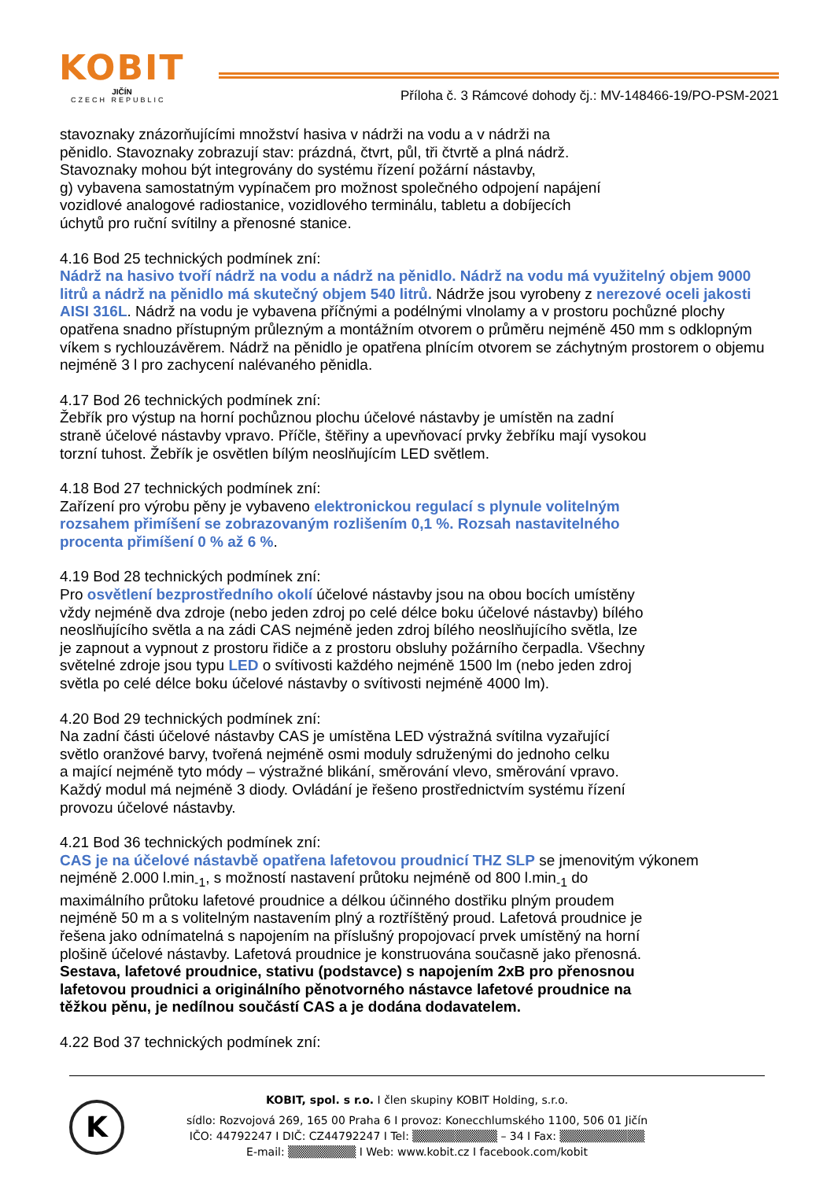KOBIT
JIČÍN
CZECH REPUBLIC
Příloha č. 3 Rámcové dohody čj.: MV-148466-19/PO-PSM-2021
stavoznaky znázorňujícími množství hasiva v nádrži na vodu a v nádrži na
pěnidlo. Stavoznaky zobrazují stav: prázdná, čtvrt, půl, tři čtvrtě a plná nádrž.
Stavoznaky mohou být integrovány do systému řízení požární nástavby,
g) vybavena samostatným vypínačem pro možnost společného odpojení napájení
vozidlové analogové radiostanice, vozidlového terminálu, tabletu a dobíjecích
úchytů pro ruční svítilny a přenosné stanice.
4.16 Bod 25 technických podmínek zní:
Nádrž na hasivo tvoří nádrž na vodu a nádrž na pěnidlo. Nádrž na vodu má využitelný objem 9000 litrů a nádrž na pěnidlo má skutečný objem 540 litrů. Nádrže jsou vyrobeny z nerezové oceli jakosti AISI 316L. Nádrž na vodu je vybavena příčnými a podélnými vlnolamy a v prostoru pochůzné plochy opatřena snadno přístupným průlezným a montážním otvorem o průměru nejméně 450 mm s odklopným víkem s rychlouzávěrem. Nádrž na pěnidlo je opatřena plnícím otvorem se záchytným prostorem o objemu nejméně 3 l pro zachycení nalévaného pěnidla.
4.17 Bod 26 technických podmínek zní:
Žebřík pro výstup na horní pochůznou plochu účelové nástavby je umístěn na zadní
straně účelové nástavby vpravo. Příčle, štěřiny a upevňovací prvky žebříku mají vysokou
torzní tuhost. Žebřík je osvětlen bílým neoslňujícím LED světlem.
4.18 Bod 27 technických podmínek zní:
Zařízení pro výrobu pěny je vybaveno elektronickou regulací s plynule volitelným
rozsahem přimíšení se zobrazovaným rozlišením 0,1 %. Rozsah nastavitelného
procenta přimíšení 0 % až 6 %.
4.19 Bod 28 technických podmínek zní:
Pro osvětlení bezprostředního okolí účelové nástavby jsou na obou bocích umístěny
vždy nejméně dva zdroje (nebo jeden zdroj po celé délce boku účelové nástavby) bílého
neoslňujícího světla a na zádi CAS nejméně jeden zdroj bílého neoslňujícího světla, lze
je zapnout a vypnout z prostoru řidiče a z prostoru obsluhy požárního čerpadla. Všechny
světelné zdroje jsou typu LED o svítivosti každého nejméně 1500 lm (nebo jeden zdroj
světla po celé délce boku účelové nástavby o svítivosti nejméně 4000 lm).
4.20 Bod 29 technických podmínek zní:
Na zadní části účelové nástavby CAS je umístěna LED výstražná svítilna vyzařující
světlo oranžové barvy, tvořená nejméně osmi moduly sdruženými do jednoho celku
a mající nejméně tyto módy – výstražné blikání, směrování vlevo, směrování vpravo.
Každý modul má nejméně 3 diody. Ovládání je řešeno prostřednictvím systému řízení
provozu účelové nástavby.
4.21 Bod 36 technických podmínek zní:
CAS je na účelové nástavbě opatřena lafetovou proudnicí THZ SLP se jmenovitým výkonem
nejméně 2.000 l.min<sub>-1</sub>, s možností nastavení průtoku nejméně od 800 l.min<sub>-1</sub> do
maximálního průtoku lafetové proudnice a délkou účinného dostřiku plným proudem
nejméně 50 m a s volitelným nastavením plný a roztříštěný proud. Lafetová proudnice je
řešena jako odnímatelná s napojením na příslušný propojovací prvek umístěný na horní
plošině účelové nástavby. Lafetová proudnice je konstruována současně jako přenosná.
Sestava, lafetové proudnice, stativu (podstavce) s napojením 2xB pro přenosnou
lafetovou proudnici a originálního pěnotvorného nástavce lafetové proudnice na
těžkou pěnu, je nedílnou součástí CAS a je dodána dodavatelem.
4.22 Bod 37 technických podmínek zní:
K
KOBIT, spol. s r.o. I člen skupiny KOBIT Holding, s.r.o.
sídlo: Rozvojová 269, 165 00 Praha 6 I provoz: Konecchlumského 1100, 506 01 Jičín
IČO: 44792247 I DIČ: CZ44792247 I Tel: ▒▒▒▒▒▒▒▒▒▒ – 34 I Fax: ▒▒▒▒▒▒▒▒▒▒
E-mail: ▒▒▒▒▒▒▒▒ I Web: www.kobit.cz I facebook.com/kobit